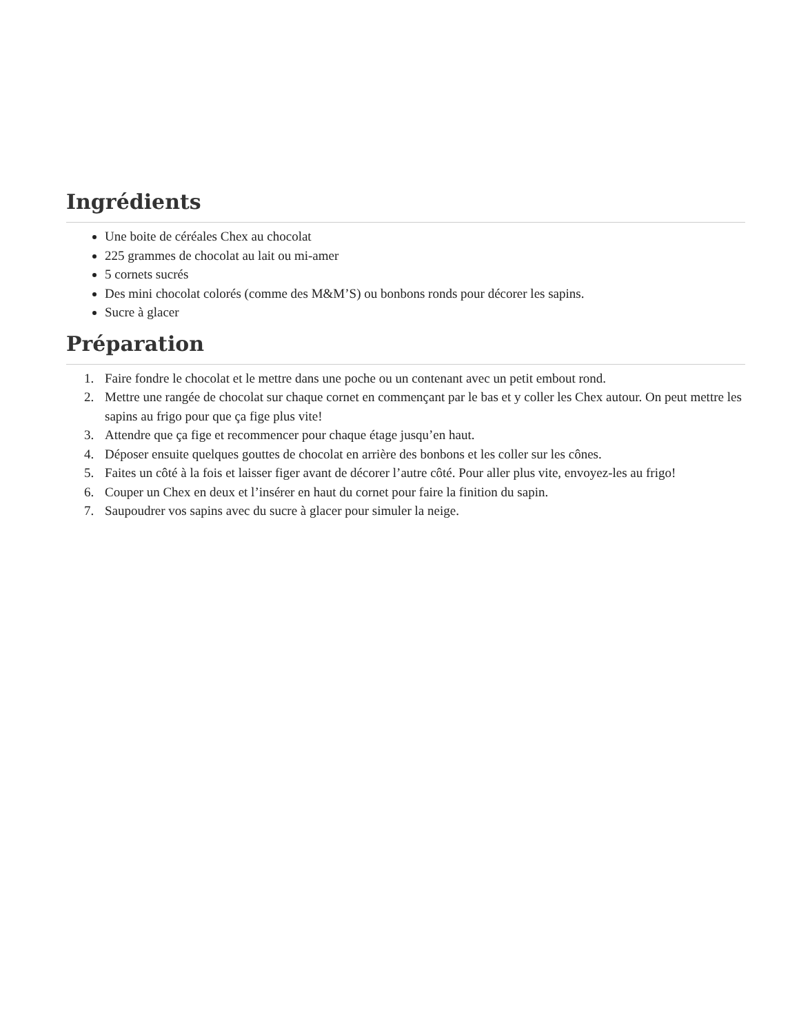Ingrédients
Une boite de céréales Chex au chocolat
225 grammes de chocolat au lait ou mi-amer
5 cornets sucrés
Des mini chocolat colorés (comme des M&M’S) ou bonbons ronds pour décorer les sapins.
Sucre à glacer
Préparation
1. Faire fondre le chocolat et le mettre dans une poche ou un contenant avec un petit embout rond.
2. Mettre une rangée de chocolat sur chaque cornet en commençant par le bas et y coller les Chex autour. On peut mettre les sapins au frigo pour que ça fige plus vite!
3. Attendre que ça fige et recommencer pour chaque étage jusqu’en haut.
4. Déposer ensuite quelques gouttes de chocolat en arrière des bonbons et les coller sur les cônes.
5. Faites un côté à la fois et laisser figer avant de décorer l’autre côté. Pour aller plus vite, envoyez-les au frigo!
6. Couper un Chex en deux et l’insérer en haut du cornet pour faire la finition du sapin.
7. Saupoudrer vos sapins avec du sucre à glacer pour simuler la neige.